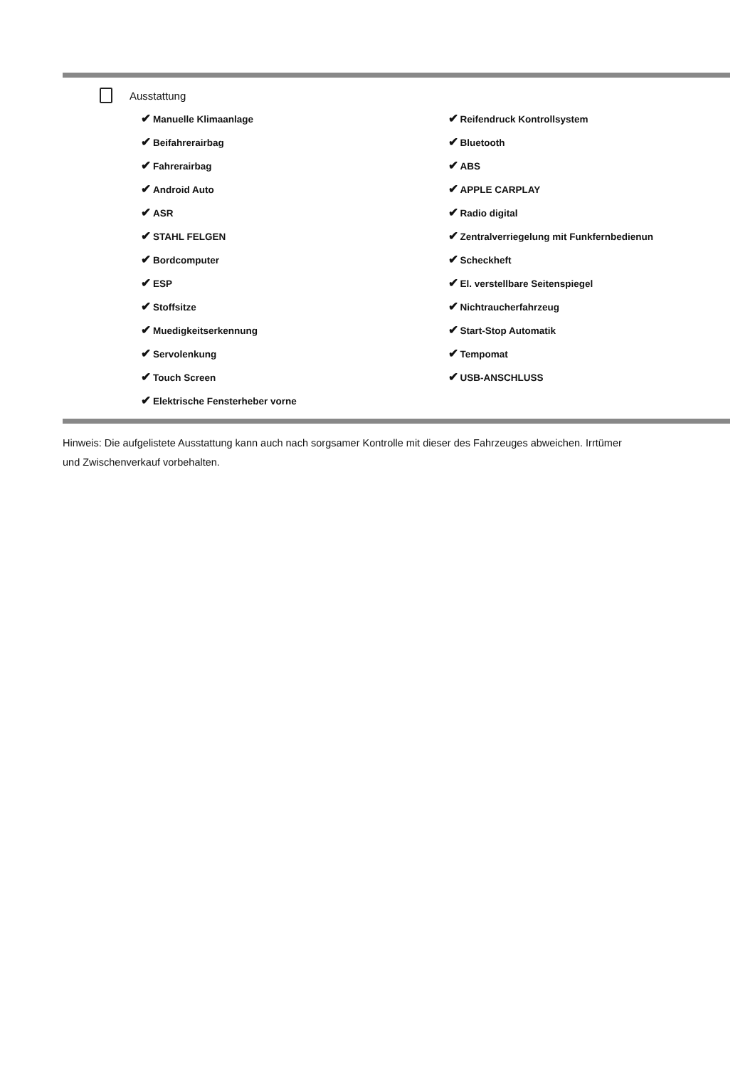Ausstattung
✔ Manuelle Klimaanlage
✔ Beifahrerairbag
✔ Fahrerairbag
✔ Android Auto
✔ ASR
✔ STAHL FELGEN
✔ Bordcomputer
✔ ESP
✔ Stoffsitze
✔ Muedigkeitserkennung
✔ Servolenkung
✔ Touch Screen
✔ Elektrische Fensterheber vorne
✔ Reifendruck Kontrollsystem
✔ Bluetooth
✔ ABS
✔ APPLE CARPLAY
✔ Radio digital
✔ Zentralverriegelung mit Funkfernbedienun
✔ Scheckheft
✔ El. verstellbare Seitenspiegel
✔ Nichtraucherfahrzeug
✔ Start-Stop Automatik
✔ Tempomat
✔ USB-ANSCHLUSS
Hinweis: Die aufgelistete Ausstattung kann auch nach sorgsamer Kontrolle mit dieser des Fahrzeuges abweichen. Irrtümer und Zwischenverkauf vorbehalten.